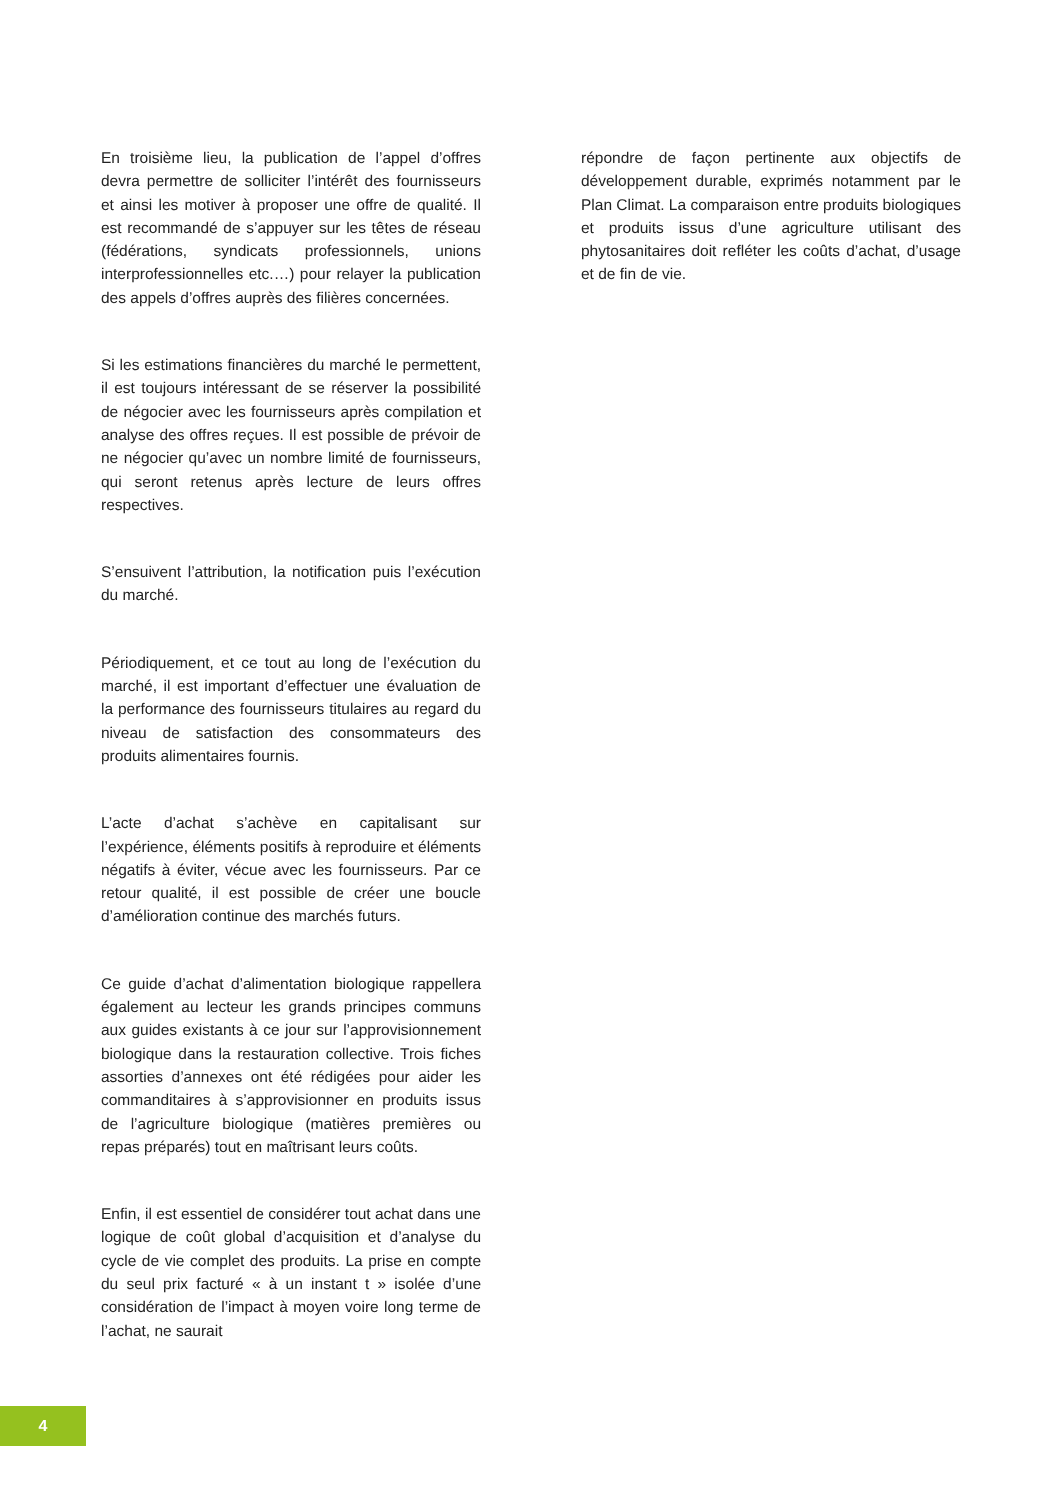En troisième lieu, la publication de l’appel d’offres devra permettre de solliciter l’intérêt des fournisseurs et ainsi les motiver à proposer une offre de qualité. Il est recommandé de s’appuyer sur les têtes de réseau (fédérations, syndicats professionnels, unions interprofessionnelles etc.…) pour relayer la publication des appels d’offres auprès des filières concernées.
Si les estimations financières du marché le permettent, il est toujours intéressant de se réserver la possibilité de négocier avec les fournisseurs après compilation et analyse des offres reçues. Il est possible de prévoir de ne négocier qu’avec un nombre limité de fournisseurs, qui seront retenus après lecture de leurs offres respectives.
S’ensuivent l’attribution, la notification puis l’exécution du marché.
Périodiquement, et ce tout au long de l’exécution du marché, il est important d’effectuer une évaluation de la performance des fournisseurs titulaires au regard du niveau de satisfaction des consommateurs des produits alimentaires fournis.
L’acte d’achat s’achève en capitalisant sur l’expérience, éléments positifs à reproduire et éléments négatifs à éviter, vécue avec les fournisseurs. Par ce retour qualité, il est possible de créer une boucle d’amélioration continue des marchés futurs.
Ce guide d’achat d’alimentation biologique rappellera également au lecteur les grands principes communs aux guides existants à ce jour sur l’approvisionnement biologique dans la restauration collective. Trois fiches assorties d’annexes ont été rédigées pour aider les commanditaires à s’approvisionner en produits issus de l’agriculture biologique (matières premières ou repas préparés) tout en maîtrisant leurs coûts.
Enfin, il est essentiel de considérer tout achat dans une logique de coût global d’acquisition et d’analyse du cycle de vie complet des produits. La prise en compte du seul prix facturé « à un instant t » isolée d’une considération de l’impact à moyen voire long terme de l’achat, ne saurait
répondre de façon pertinente aux objectifs de développement durable, exprimés notamment par le Plan Climat. La comparaison entre produits biologiques et produits issus d’une agriculture utilisant des phytosanitaires doit refléter les coûts d’achat, d’usage et de fin de vie.
4